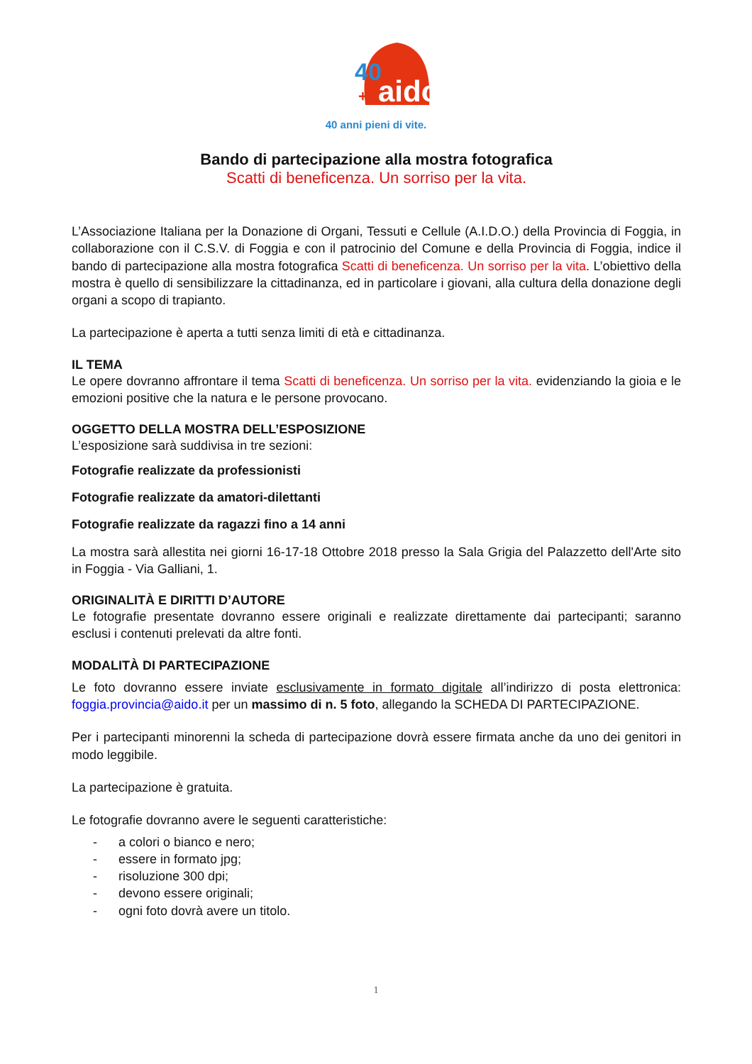40
+5
aido
40 anni pieni di vite.
Bando di partecipazione alla mostra fotografica
Scatti di beneficenza. Un sorriso per la vita.
L’Associazione Italiana per la Donazione di Organi, Tessuti e Cellule (A.I.D.O.) della Provincia di Foggia, in collaborazione con il C.S.V. di Foggia e con il patrocinio del Comune e della Provincia di Foggia, indice il bando di partecipazione alla mostra fotografica Scatti di beneficenza. Un sorriso per la vita. L’obiettivo della mostra è quello di sensibilizzare la cittadinanza, ed in particolare i giovani, alla cultura della donazione degli organi a scopo di trapianto.
La partecipazione è aperta a tutti senza limiti di età e cittadinanza.
IL TEMA
Le opere dovranno affrontare il tema Scatti di beneficenza. Un sorriso per la vita. evidenziando la gioia e le emozioni positive che la natura e le persone provocano.
OGGETTO DELLA MOSTRA DELL’ESPOSIZIONE
L’esposizione sarà suddivisa in tre sezioni:
Fotografie realizzate da professionisti
Fotografie realizzate da amatori-dilettanti
Fotografie realizzate da ragazzi fino a 14 anni
La mostra sarà allestita nei giorni 16-17-18 Ottobre 2018 presso la Sala Grigia del Palazzetto dell'Arte sito in Foggia - Via Galliani, 1.
ORIGINALITÀ E DIRITTI D’AUTORE
Le fotografie presentate dovranno essere originali e realizzate direttamente dai partecipanti; saranno esclusi i contenuti prelevati da altre fonti.
MODALITÀ DI PARTECIPAZIONE
Le foto dovranno essere inviate esclusivamente in formato digitale all’indirizzo di posta elettronica: foggia.provincia@aido.it per un massimo di n. 5 foto, allegando la SCHEDA DI PARTECIPAZIONE.
Per i partecipanti minorenni la scheda di partecipazione dovrà essere firmata anche da uno dei genitori in modo leggibile.
La partecipazione è gratuita.
Le fotografie dovranno avere le seguenti caratteristiche:
- a colori o bianco e nero;
- essere in formato jpg;
- risoluzione 300 dpi;
- devono essere originali;
- ogni foto dovrà avere un titolo.
1